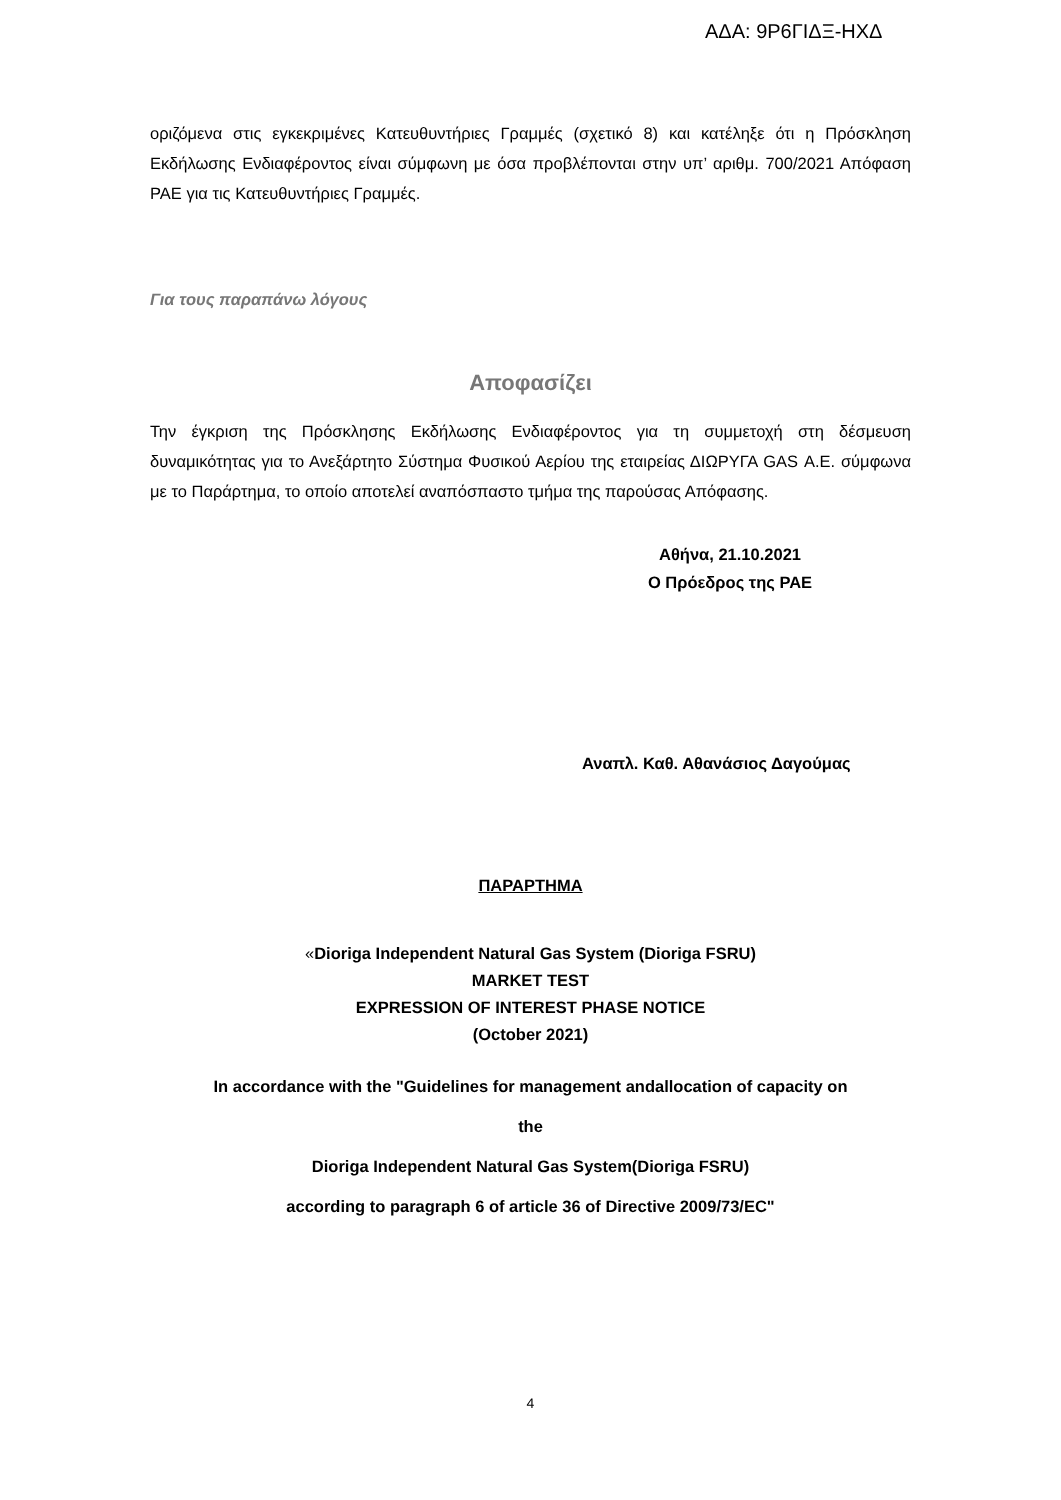ΑΔΑ: 9Ρ6ΓΙΔΞ-ΗΧΔ
οριζόμενα στις εγκεκριμένες Κατευθυντήριες Γραμμές (σχετικό 8) και κατέληξε ότι η Πρόσκληση Εκδήλωσης Ενδιαφέροντος είναι σύμφωνη με όσα προβλέπονται στην υπ’ αριθμ. 700/2021 Απόφαση ΡΑΕ για τις Κατευθυντήριες Γραμμές.
Για τους παραπάνω λόγους
Αποφασίζει
Την έγκριση της Πρόσκλησης Εκδήλωσης Ενδιαφέροντος για τη συμμετοχή στη δέσμευση δυναμικότητας για το Ανεξάρτητο Σύστημα Φυσικού Αερίου της εταιρείας ΔΙΩΡΥΓΑ GAS Α.Ε. σύμφωνα με το Παράρτημα, το οποίο αποτελεί αναπόσπαστο τμήμα της παρούσας Απόφασης.
Αθήνα, 21.10.2021
Ο Πρόεδρος της ΡΑΕ
Αναπλ. Καθ. Αθανάσιος Δαγούμας
ΠΑΡΑΡΤΗΜΑ
«Dioriga Independent Natural Gas System (Dioriga FSRU)
MARKET TEST
EXPRESSION OF INTEREST PHASE NOTICE
(October 2021)
In accordance with the "Guidelines for management andallocation of capacity on
the
Dioriga Independent Natural Gas System(Dioriga FSRU)
according to paragraph 6 of article 36 of Directive 2009/73/EC"
4